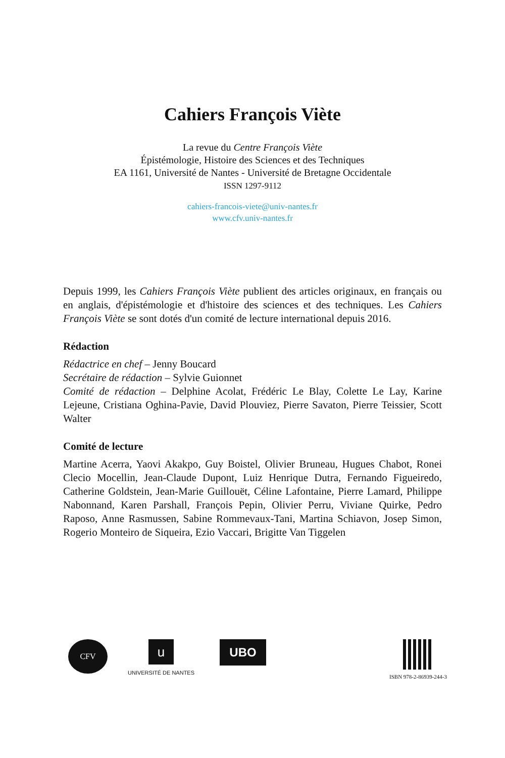Cahiers François Viète
La revue du Centre François Viète
Épistémologie, Histoire des Sciences et des Techniques
EA 1161, Université de Nantes - Université de Bretagne Occidentale
ISSN 1297-9112
cahiers-francois-viete@univ-nantes.fr
www.cfv.univ-nantes.fr
Depuis 1999, les Cahiers François Viète publient des articles originaux, en français ou en anglais, d'épistémologie et d'histoire des sciences et des techniques. Les Cahiers François Viète se sont dotés d'un comité de lecture international depuis 2016.
Rédaction
Rédactrice en chef – Jenny Boucard
Secrétaire de rédaction – Sylvie Guionnet
Comité de rédaction – Delphine Acolat, Frédéric Le Blay, Colette Le Lay, Karine Lejeune, Cristiana Oghina-Pavie, David Plouviez, Pierre Savaton, Pierre Teissier, Scott Walter
Comité de lecture
Martine Acerra, Yaovi Akakpo, Guy Boistel, Olivier Bruneau, Hugues Chabot, Ronei Clecio Mocellin, Jean-Claude Dupont, Luiz Henrique Dutra, Fernando Figueiredo, Catherine Goldstein, Jean-Marie Guillouët, Céline Lafontaine, Pierre Lamard, Philippe Nabonnand, Karen Parshall, François Pepin, Olivier Perru, Viviane Quirke, Pedro Raposo, Anne Rasmussen, Sabine Rommevaux-Tani, Martina Schiavon, Josep Simon, Rogerio Monteiro de Siqueira, Ezio Vaccari, Brigitte Van Tiggelen
CFV
u
UNIVERSITÉ DE NANTES
UBO
ISBN 978-2-86939-244-3